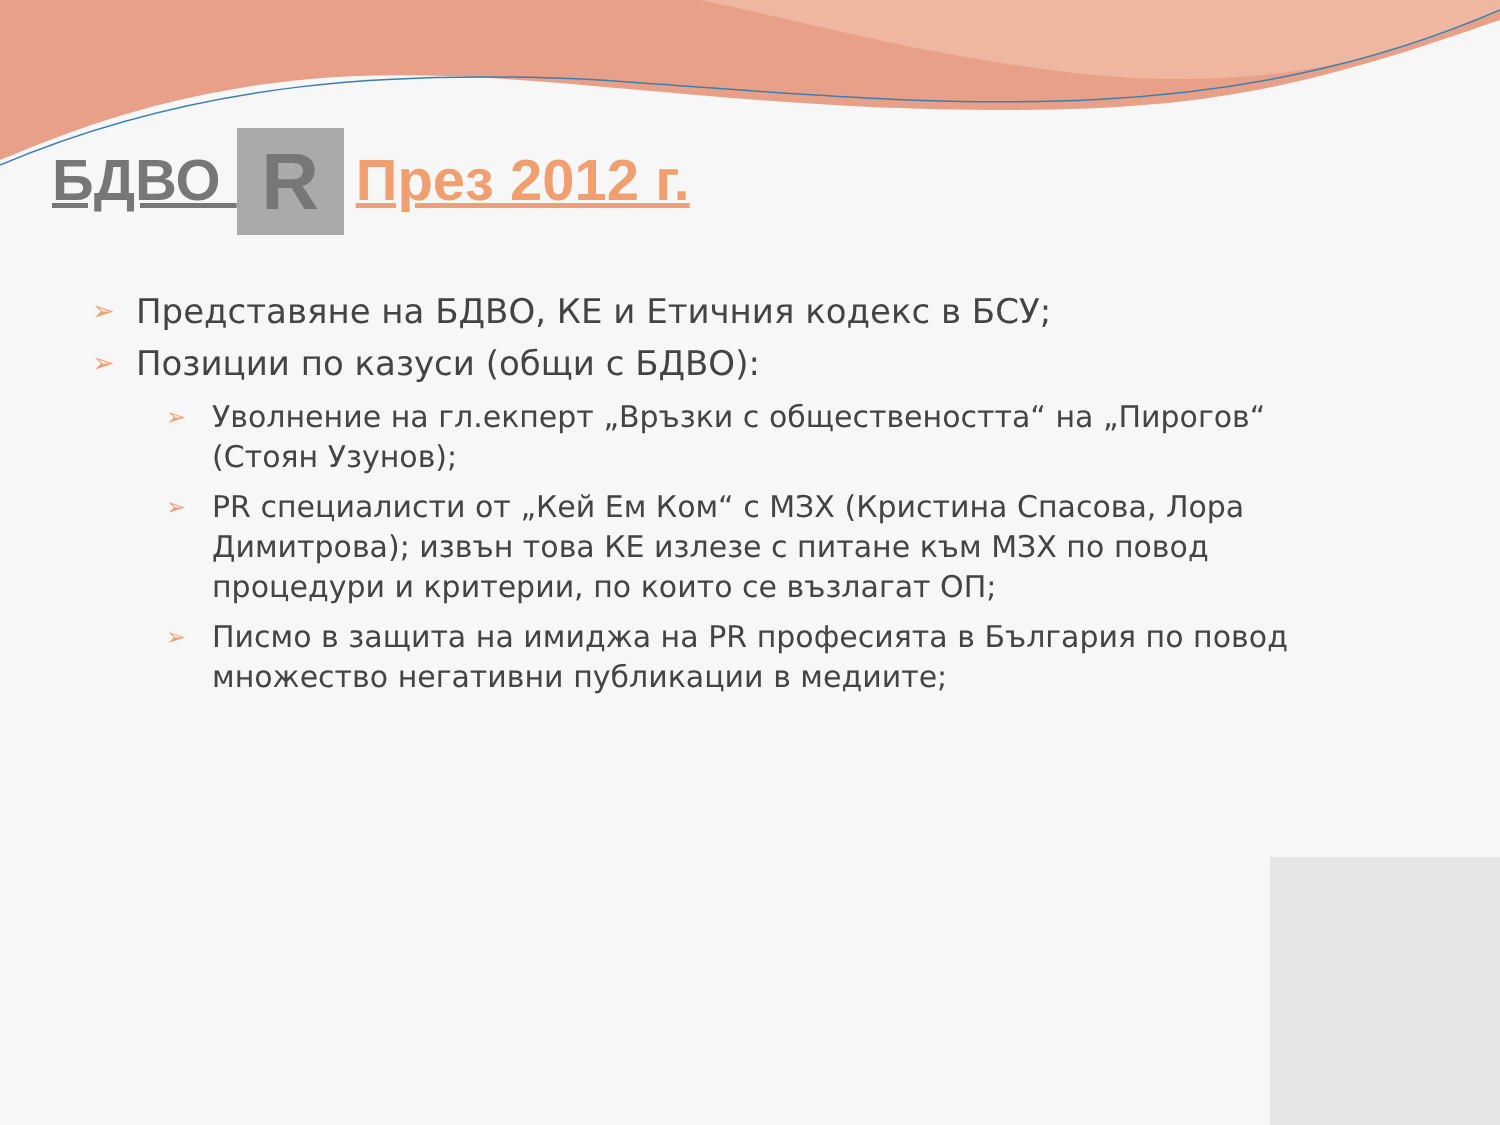БДВО R През 2012 г.
➢ Представяне на БДВО, КЕ и Етичния кодекс в БСУ;
➢ Позиции по казуси (общи с БДВО):
➢ Уволнение на гл.екперт „Връзки с обществеността“ на „Пирогов“ (Стоян Узунов);
➢ PR специалисти от „Кей Ем Ком“ с МЗХ (Кристина Спасова, Лора Димитрова); извън това КЕ излезе с питане към МЗХ по повод процедури и критерии, по които се възлагат ОП;
➢ Писмо в защита на имиджа на PR професията в България по повод множество негативни публикации в медиите;